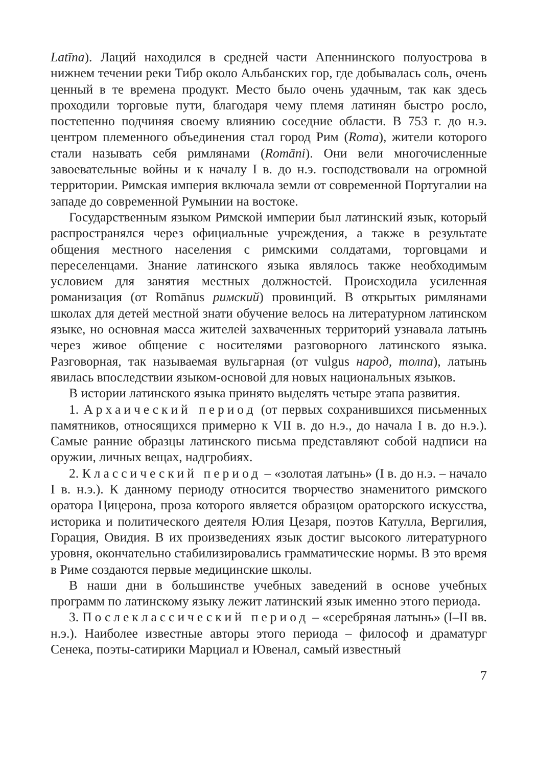Latīna). Лаций находился в средней части Апеннинского полуострова в нижнем течении реки Тибр около Альбанских гор, где добывалась соль, очень ценный в те времена продукт. Место было очень удачным, так как здесь проходили торговые пути, благодаря чему племя латинян быстро росло, постепенно подчиняя своему влиянию соседние области. В 753 г. до н.э. центром племенного объединения стал город Рим (Roma), жители которого стали называть себя римлянами (Romāni). Они вели многочисленные завоевательные войны и к началу I в. до н.э. господствовали на огромной территории. Римская империя включала земли от современной Португалии на западе до современной Румынии на востоке.
Государственным языком Римской империи был латинский язык, который распространялся через официальные учреждения, а также в результате общения местного населения с римскими солдатами, торговцами и переселенцами. Знание латинского языка являлось также необходимым условием для занятия местных должностей. Происходила усиленная романизация (от Romānus римский) провинций. В открытых римлянами школах для детей местной знати обучение велось на литературном латинском языке, но основная масса жителей захваченных территорий узнавала латынь через живое общение с носителями разговорного латинского языка. Разговорная, так называемая вульгарная (от vulgus народ, толпа), латынь явилась впоследствии языком-основой для новых национальных языков.
В истории латинского языка принято выделять четыре этапа развития.
1. Архаический период (от первых сохранившихся письменных памятников, относящихся примерно к VII в. до н.э., до начала I в. до н.э.). Самые ранние образцы латинского письма представляют собой надписи на оружии, личных вещах, надгробиях.
2. Классический период – «золотая латынь» (I в. до н.э. – начало I в. н.э.). К данному периоду относится творчество знаменитого римского оратора Цицерона, проза которого является образцом ораторского искусства, историка и политического деятеля Юлия Цезаря, поэтов Катулла, Вергилия, Горация, Овидия. В их произведениях язык достиг высокого литературного уровня, окончательно стабилизировались грамматические нормы. В это время в Риме создаются первые медицинские школы.
В наши дни в большинстве учебных заведений в основе учебных программ по латинскому языку лежит латинский язык именно этого периода.
3. Послеклассический период – «серебряная латынь» (I–II вв. н.э.). Наиболее известные авторы этого периода – философ и драматург Сенека, поэты-сатирики Марциал и Ювенал, самый известный
7